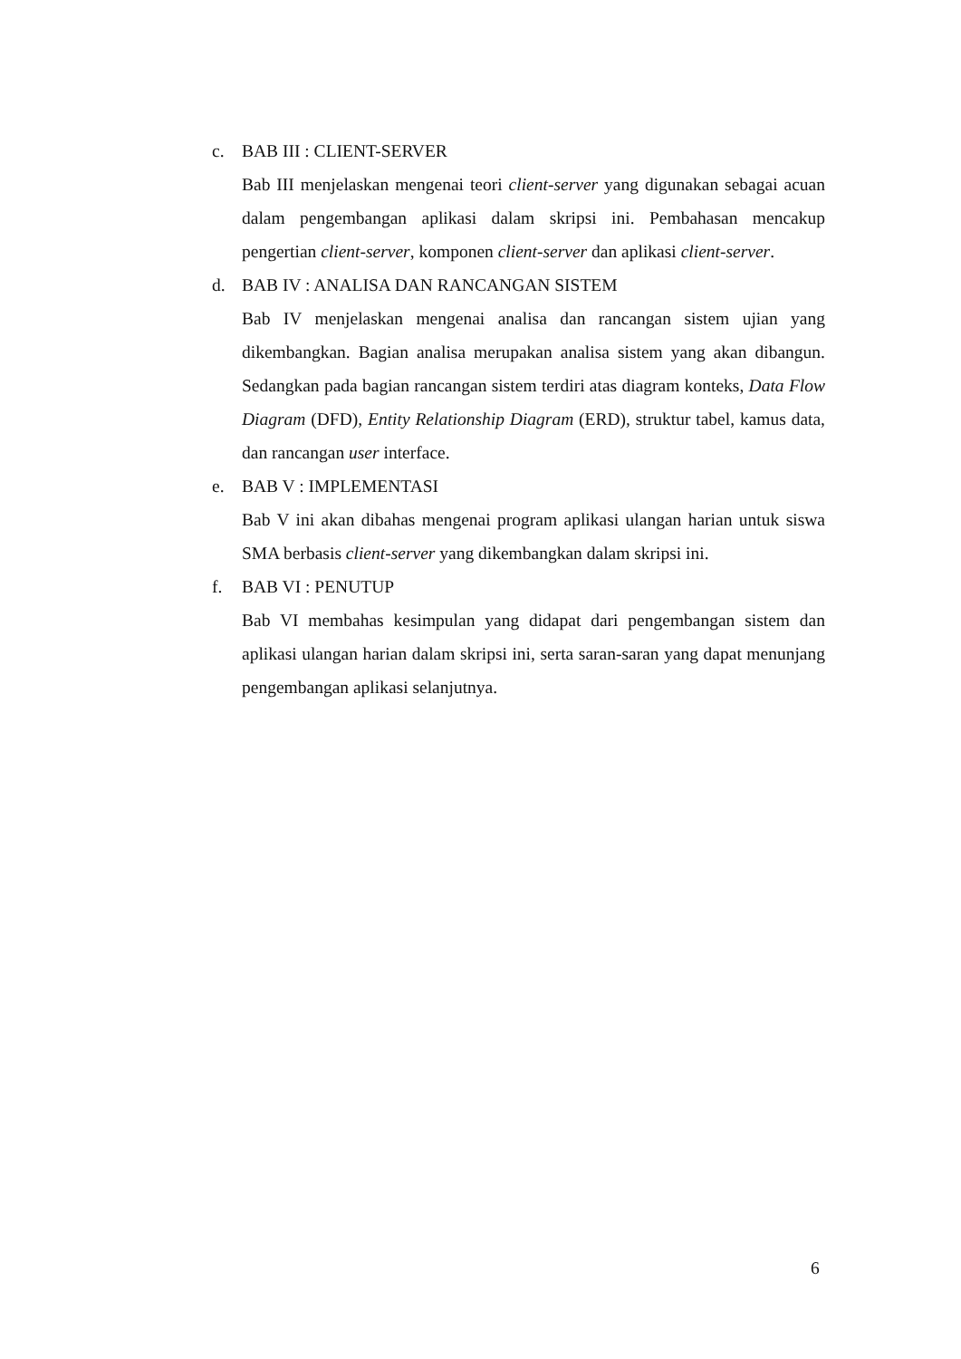c. BAB III : CLIENT-SERVER
Bab III menjelaskan mengenai teori client-server yang digunakan sebagai acuan dalam pengembangan aplikasi dalam skripsi ini. Pembahasan mencakup pengertian client-server, komponen client-server dan aplikasi client-server.
d. BAB IV : ANALISA DAN RANCANGAN SISTEM
Bab IV menjelaskan mengenai analisa dan rancangan sistem ujian yang dikembangkan. Bagian analisa merupakan analisa sistem yang akan dibangun. Sedangkan pada bagian rancangan sistem terdiri atas diagram konteks, Data Flow Diagram (DFD), Entity Relationship Diagram (ERD), struktur tabel, kamus data, dan rancangan user interface.
e. BAB V : IMPLEMENTASI
Bab V ini akan dibahas mengenai program aplikasi ulangan harian untuk siswa SMA berbasis client-server yang dikembangkan dalam skripsi ini.
f. BAB VI : PENUTUP
Bab VI membahas kesimpulan yang didapat dari pengembangan sistem dan aplikasi ulangan harian dalam skripsi ini, serta saran-saran yang dapat menunjang pengembangan aplikasi selanjutnya.
6